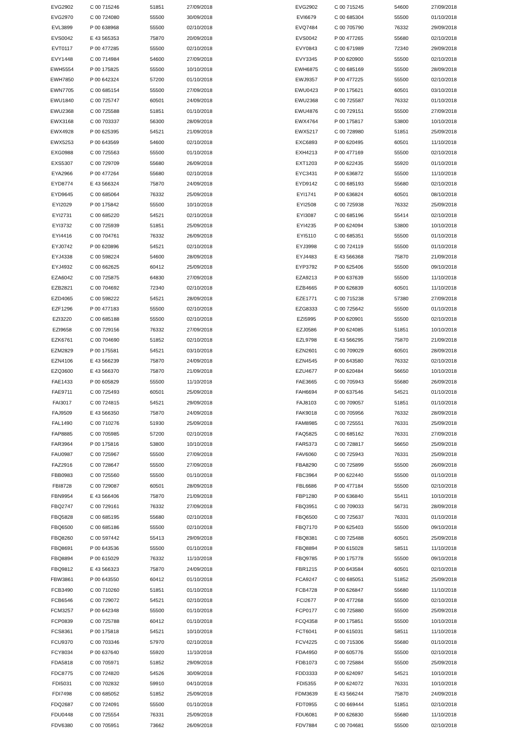| EVG2902 | C 00 715246 | 51851 | 27/09/2018 | | EVG2902 | C 00 715245 | 54600 | 27/09/2018 |
| EVG2970 | C 00 724080 | 55500 | 30/09/2018 | | EVI6679 | C 00 685304 | 55500 | 01/10/2018 |
| EVL3899 | P 00 638968 | 55500 | 02/10/2018 | | EVQ7484 | C 00 705790 | 76332 | 29/09/2018 |
| EVS0042 | E 43 565353 | 75870 | 20/09/2018 | | EVS0042 | P 00 477265 | 55680 | 02/10/2018 |
| EVT0117 | P 00 477285 | 55500 | 02/10/2018 | | EVY0843 | C 00 671989 | 72340 | 29/09/2018 |
| EVY1448 | C 00 714984 | 54600 | 27/09/2018 | | EVY3345 | P 00 620900 | 55500 | 02/10/2018 |
| EWH5554 | P 00 175825 | 55500 | 10/10/2018 | | EWH6875 | C 00 685169 | 55500 | 28/09/2018 |
| EWH7850 | P 00 642324 | 57200 | 01/10/2018 | | EWJ9357 | P 00 477225 | 55500 | 02/10/2018 |
| EWN7705 | C 00 685154 | 55500 | 27/09/2018 | | EWU0423 | P 00 175621 | 60501 | 03/10/2018 |
| EWU1840 | C 00 725747 | 60501 | 24/09/2018 | | EWU2368 | C 00 725587 | 76332 | 01/10/2018 |
| EWU2368 | C 00 725588 | 51851 | 01/10/2018 | | EWU4876 | C 00 729151 | 55500 | 27/09/2018 |
| EWX3168 | C 00 703337 | 56300 | 28/09/2018 | | EWX4764 | P 00 175817 | 53800 | 10/10/2018 |
| EWX4928 | P 00 625395 | 54521 | 21/09/2018 | | EWX5217 | C 00 728980 | 51851 | 25/09/2018 |
| EWX5253 | P 00 643569 | 54600 | 02/10/2018 | | EXC6893 | P 00 620495 | 60501 | 11/10/2018 |
| EXG0988 | C 00 725563 | 55500 | 01/10/2018 | | EXH4213 | P 00 477169 | 55500 | 02/10/2018 |
| EXS5307 | C 00 729709 | 55680 | 26/09/2018 | | EXT1203 | P 00 622435 | 55920 | 01/10/2018 |
| EYA2966 | P 00 477264 | 55680 | 02/10/2018 | | EYC3431 | P 00 636872 | 55500 | 11/10/2018 |
| EYD8774 | E 43 566324 | 75870 | 24/09/2018 | | EYD9142 | C 00 685193 | 55680 | 02/10/2018 |
| EYD9645 | C 00 685064 | 76332 | 25/09/2018 | | EYI1741 | P 00 636824 | 60501 | 08/10/2018 |
| EYI2029 | P 00 175842 | 55500 | 10/10/2018 | | EYI2508 | C 00 725938 | 76332 | 25/09/2018 |
| EYI2731 | C 00 685220 | 54521 | 02/10/2018 | | EYI3087 | C 00 685196 | 55414 | 02/10/2018 |
| EYI3732 | C 00 725939 | 51851 | 25/09/2018 | | EYI4235 | P 00 624094 | 53800 | 10/10/2018 |
| EYI4416 | C 00 704761 | 76332 | 26/09/2018 | | EYI5110 | C 00 685351 | 55500 | 01/10/2018 |
| EYJ0742 | P 00 620896 | 54521 | 02/10/2018 | | EYJ3998 | C 00 724119 | 55500 | 01/10/2018 |
| EYJ4338 | C 00 598224 | 54600 | 28/09/2018 | | EYJ4483 | E 43 566368 | 75870 | 21/09/2018 |
| EYJ4932 | C 00 662625 | 60412 | 25/09/2018 | | EYP3792 | P 00 625406 | 55500 | 09/10/2018 |
| EZA6042 | C 00 725875 | 64830 | 27/09/2018 | | EZA9213 | P 00 637639 | 55500 | 11/10/2018 |
| EZB2821 | C 00 704692 | 72340 | 02/10/2018 | | EZB4665 | P 00 626839 | 60501 | 11/10/2018 |
| EZD4065 | C 00 598222 | 54521 | 28/09/2018 | | EZE1771 | C 00 715238 | 57380 | 27/09/2018 |
| EZF1296 | P 00 477183 | 55500 | 02/10/2018 | | EZG8333 | C 00 725642 | 55500 | 01/10/2018 |
| EZI3220 | C 00 685188 | 55500 | 02/10/2018 | | EZI5995 | P 00 620901 | 55500 | 02/10/2018 |
| EZI9658 | C 00 729156 | 76332 | 27/09/2018 | | EZJ0586 | P 00 624085 | 51851 | 10/10/2018 |
| EZK6761 | C 00 704690 | 51852 | 02/10/2018 | | EZL9798 | E 43 566295 | 75870 | 21/09/2018 |
| EZM2829 | P 00 175581 | 54521 | 03/10/2018 | | EZN2601 | C 00 709029 | 60501 | 28/09/2018 |
| EZN4106 | E 43 566239 | 75870 | 24/09/2018 | | EZN4545 | P 00 643580 | 76332 | 02/10/2018 |
| EZQ3600 | E 43 566370 | 75870 | 21/09/2018 | | EZU4677 | P 00 620484 | 56650 | 10/10/2018 |
| FAE1433 | P 00 605829 | 55500 | 11/10/2018 | | FAE3665 | C 00 705943 | 55680 | 26/09/2018 |
| FAE9711 | C 00 725493 | 60501 | 25/09/2018 | | FAH6694 | P 00 637546 | 54521 | 01/10/2018 |
| FAI3017 | C 00 724815 | 54521 | 29/09/2018 | | FAJ8103 | C 00 709057 | 51851 | 01/10/2018 |
| FAJ9509 | E 43 566350 | 75870 | 24/09/2018 | | FAK9018 | C 00 705956 | 76332 | 28/09/2018 |
| FAL1490 | C 00 710276 | 51930 | 25/09/2018 | | FAM8985 | C 00 725551 | 76331 | 25/09/2018 |
| FAP8885 | C 00 705985 | 57200 | 02/10/2018 | | FAQ5825 | C 00 685162 | 76331 | 27/09/2018 |
| FAR3964 | P 00 175816 | 53800 | 10/10/2018 | | FAR5373 | C 00 728817 | 56650 | 25/09/2018 |
| FAU0987 | C 00 725967 | 55500 | 27/09/2018 | | FAV6060 | C 00 725943 | 76331 | 25/09/2018 |
| FAZ2916 | C 00 728647 | 55500 | 27/09/2018 | | FBA8290 | C 00 725899 | 55500 | 26/09/2018 |
| FBB0983 | C 00 725560 | 55500 | 01/10/2018 | | FBC3964 | P 00 622440 | 55500 | 01/10/2018 |
| FBI8728 | C 00 729087 | 60501 | 28/09/2018 | | FBL6686 | P 00 477184 | 55500 | 02/10/2018 |
| FBN9954 | E 43 566406 | 75870 | 21/09/2018 | | FBP1280 | P 00 636840 | 55411 | 10/10/2018 |
| FBQ2747 | C 00 729161 | 76332 | 27/09/2018 | | FBQ3951 | C 00 709033 | 56731 | 28/09/2018 |
| FBQ5828 | C 00 685195 | 55680 | 02/10/2018 | | FBQ6500 | C 00 725637 | 76331 | 01/10/2018 |
| FBQ6500 | C 00 685186 | 55500 | 02/10/2018 | | FBQ7170 | P 00 625403 | 55500 | 09/10/2018 |
| FBQ8260 | C 00 597442 | 55413 | 29/09/2018 | | FBQ8381 | C 00 725488 | 60501 | 25/09/2018 |
| FBQ8691 | P 00 643536 | 55500 | 01/10/2018 | | FBQ8894 | P 00 615028 | 58511 | 11/10/2018 |
| FBQ8894 | P 00 615029 | 76332 | 11/10/2018 | | FBQ9785 | P 00 175778 | 55500 | 09/10/2018 |
| FBQ9812 | E 43 566323 | 75870 | 24/09/2018 | | FBR1215 | P 00 643584 | 60501 | 02/10/2018 |
| FBW3861 | P 00 643550 | 60412 | 01/10/2018 | | FCA9247 | C 00 685051 | 51852 | 25/09/2018 |
| FCB3490 | C 00 710260 | 51851 | 01/10/2018 | | FCB4728 | P 00 626847 | 55680 | 11/10/2018 |
| FCB6546 | C 00 729072 | 54521 | 02/10/2018 | | FCI2677 | P 00 477268 | 55500 | 02/10/2018 |
| FCM3257 | P 00 642348 | 55500 | 01/10/2018 | | FCP0177 | C 00 725880 | 55500 | 25/09/2018 |
| FCP0839 | C 00 725788 | 60412 | 01/10/2018 | | FCQ4358 | P 00 175851 | 55500 | 10/10/2018 |
| FCS8361 | P 00 175818 | 54521 | 10/10/2018 | | FCT6041 | P 00 615031 | 58511 | 11/10/2018 |
| FCU9370 | C 00 703346 | 57970 | 02/10/2018 | | FCV4225 | C 00 715306 | 55680 | 01/10/2018 |
| FCY8034 | P 00 637640 | 55920 | 11/10/2018 | | FDA4950 | P 00 605776 | 55500 | 02/10/2018 |
| FDA5818 | C 00 705971 | 51852 | 29/09/2018 | | FDB1073 | C 00 725884 | 55500 | 25/09/2018 |
| FDC8775 | C 00 724820 | 54526 | 30/09/2018 | | FDD3333 | P 00 624097 | 54521 | 10/10/2018 |
| FDI5031 | C 00 702832 | 59910 | 04/10/2018 | | FDI5355 | P 00 624072 | 76331 | 10/10/2018 |
| FDI7498 | C 00 685052 | 51852 | 25/09/2018 | | FDM3639 | E 43 566244 | 75870 | 24/09/2018 |
| FDQ2687 | C 00 724091 | 55500 | 01/10/2018 | | FDT0955 | C 00 669444 | 51851 | 02/10/2018 |
| FDU0448 | C 00 725554 | 76331 | 25/09/2018 | | FDU6081 | P 00 626830 | 55680 | 11/10/2018 |
| FDV6380 | C 00 705951 | 73662 | 26/09/2018 | | FDV7884 | C 00 704681 | 55500 | 02/10/2018 |